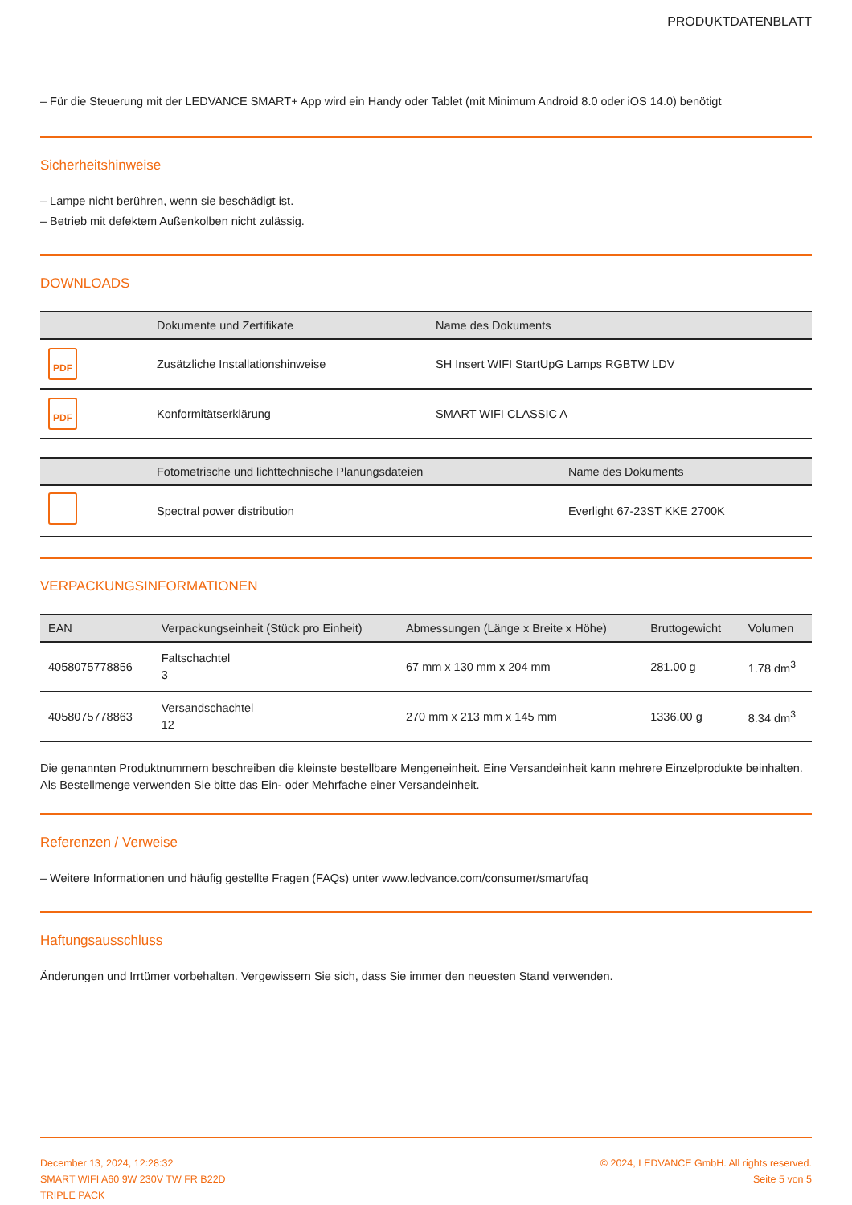PRODUKTDATENBLATT
– Für die Steuerung mit der LEDVANCE SMART+ App wird ein Handy oder Tablet (mit Minimum Android 8.0 oder iOS 14.0) benötigt
Sicherheitshinweise
– Lampe nicht berühren, wenn sie beschädigt ist.
– Betrieb mit defektem Außenkolben nicht zulässig.
DOWNLOADS
| | Dokumente und Zertifikate | Name des Dokuments |
| --- | --- | --- |
| PDF | Zusätzliche Installationshinweise | SH Insert WIFI StartUpG Lamps RGBTW LDV |
| PDF | Konformitätserklärung | SMART WIFI CLASSIC A |
| | Fotometrische und lichttechnische Planungsdateien | Name des Dokuments |
| --- | --- | --- |
| | Spectral power distribution | Everlight 67-23ST KKE 2700K |
VERPACKUNGSINFORMATIONEN
| EAN | Verpackungseinheit (Stück pro Einheit) | Abmessungen (Länge x Breite x Höhe) | Bruttogewicht | Volumen |
| --- | --- | --- | --- | --- |
| 4058075778856 | Faltschachtel 3 | 67 mm x 130 mm x 204 mm | 281.00 g | 1.78 dm<sup>3</sup> |
| 4058075778863 | Versandschachtel 12 | 270 mm x 213 mm x 145 mm | 1336.00 g | 8.34 dm<sup>3</sup> |
Die genannten Produktnummern beschreiben die kleinste bestellbare Mengeneinheit. Eine Versandeinheit kann mehrere Einzelprodukte beinhalten. Als Bestellmenge verwenden Sie bitte das Ein- oder Mehrfache einer Versandeinheit.
Referenzen / Verweise
– Weitere Informationen und häufig gestellte Fragen (FAQs) unter www.ledvance.com/consumer/smart/faq
Haftungsausschluss
Änderungen und Irrtümer vorbehalten. Vergewissern Sie sich, dass Sie immer den neuesten Stand verwenden.
December 13, 2024, 12:28:32
SMART WIFI A60 9W 230V TW FR B22D
TRIPLE PACK
© 2024, LEDVANCE GmbH. All rights reserved.
Seite 5 von 5